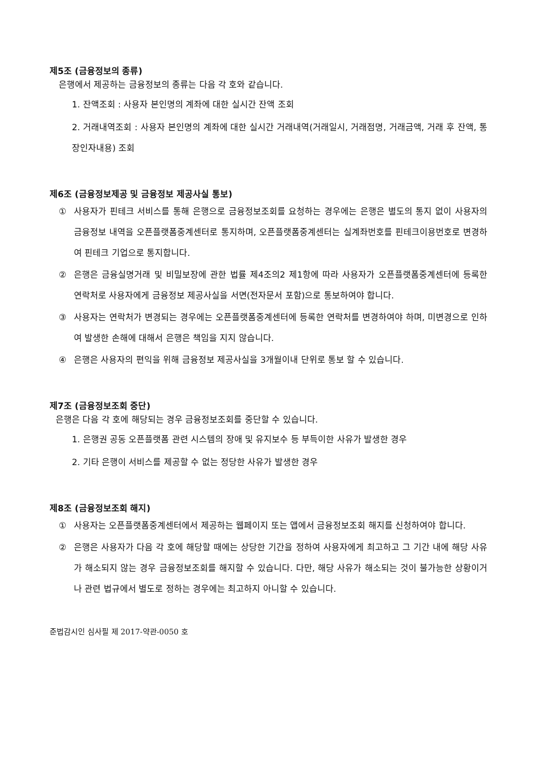제5조 (금융정보의 종류)
은행에서 제공하는 금융정보의 종류는 다음 각 호와 같습니다.
1. 잔액조회 : 사용자 본인명의 계좌에 대한 실시간 잔액 조회
2. 거래내역조회 : 사용자 본인명의 계좌에 대한 실시간 거래내역(거래일시, 거래점명, 거래금액, 거래 후 잔액, 통장인자내용) 조회
제6조 (금융정보제공 및 금융정보 제공사실 통보)
① 사용자가 핀테크 서비스를 통해 은행으로 금융정보조회를 요청하는 경우에는 은행은 별도의 통지 없이 사용자의 금융정보 내역을 오픈플랫폼중계센터로 통지하며, 오픈플랫폼중계센터는 실계좌번호를 핀테크이용번호로 변경하여 핀테크 기업으로 통지합니다.
② 은행은 금융실명거래 및 비밀보장에 관한 법률 제4조의2 제1항에 따라 사용자가 오픈플랫폼중계센터에 등록한 연락처로 사용자에게 금융정보 제공사실을 서면(전자문서 포함)으로 통보하여야 합니다.
③ 사용자는 연락처가 변경되는 경우에는 오픈플랫폼중계센터에 등록한 연락처를 변경하여야 하며, 미변경으로 인하여 발생한 손해에 대해서 은행은 책임을 지지 않습니다.
④ 은행은 사용자의 편익을 위해 금융정보 제공사실을 3개월이내 단위로 통보 할 수 있습니다.
제7조 (금융정보조회 중단)
은행은 다음 각 호에 해당되는 경우 금융정보조회를 중단할 수 있습니다.
1. 은행권 공동 오픈플랫폼 관련 시스템의 장애 및 유지보수 등 부득이한 사유가 발생한 경우
2. 기타 은행이 서비스를 제공할 수 없는 정당한 사유가 발생한 경우
제8조 (금융정보조회 해지)
① 사용자는 오픈플랫폼중계센터에서 제공하는 웹페이지 또는 앱에서 금융정보조회 해지를 신청하여야 합니다.
② 은행은 사용자가 다음 각 호에 해당할 때에는 상당한 기간을 정하여 사용자에게 최고하고 그 기간 내에 해당 사유가 해소되지 않는 경우 금융정보조회를 해지할 수 있습니다. 다만, 해당 사유가 해소되는 것이 불가능한 상황이거나 관련 법규에서 별도로 정하는 경우에는 최고하지 아니할 수 있습니다.
준법감시인 심사필 제 2017-약관-0050 호